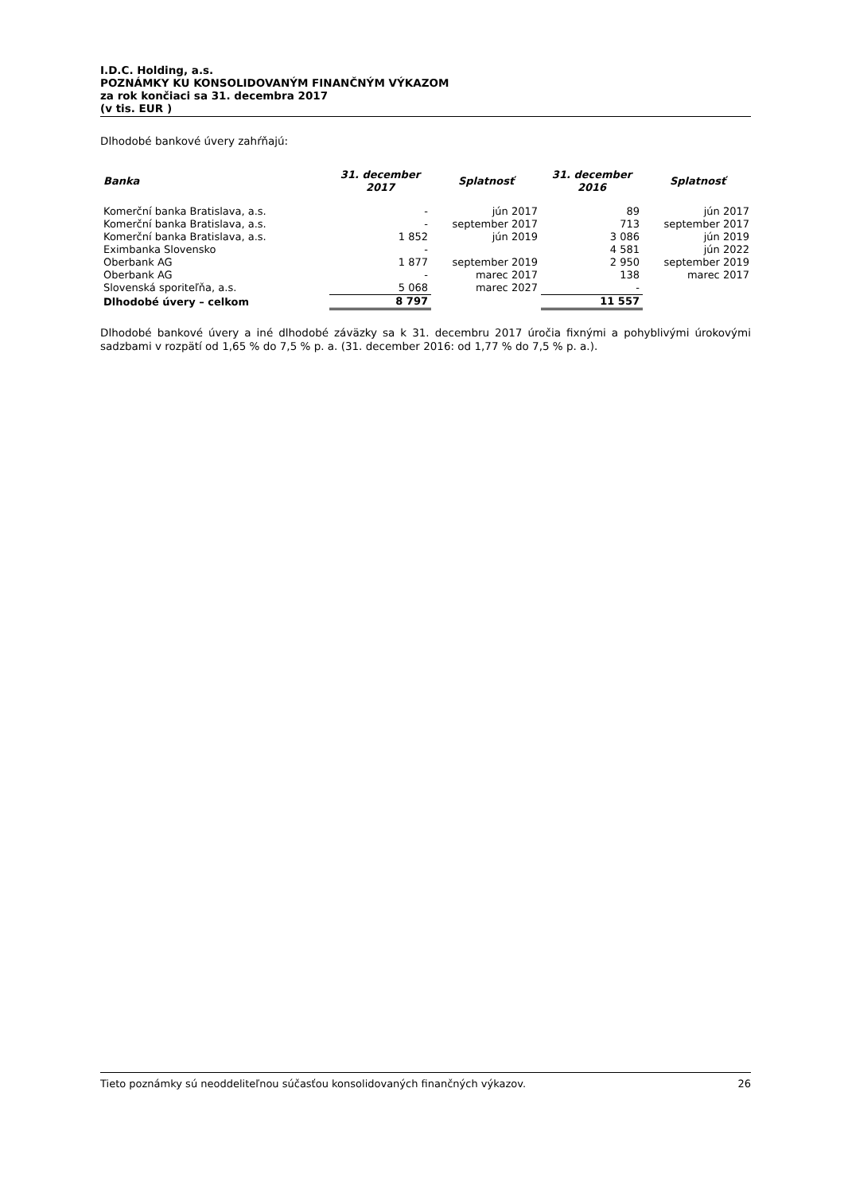I.D.C. Holding, a.s.
POZNÁMKY KU KONSOLIDOVANÝM FINANČNÝM VÝKAZOM
za rok končiaci sa 31. decembra 2017
(v tis. EUR )
Dlhodobé bankové úvery zahŕňajú:
| Banka | 31. december 2017 | Splatnosť | 31. december 2016 | Splatnosť |
| --- | --- | --- | --- | --- |
| Komerční banka Bratislava, a.s. | - | jún 2017 | 89 | jún 2017 |
| Komerční banka Bratislava, a.s. | - | september 2017 | 713 | september 2017 |
| Komerční banka Bratislava, a.s. | 1 852 | jún 2019 | 3 086 | jún 2019 |
| Eximbanka Slovensko | - | | 4 581 | jún 2022 |
| Oberbank AG | 1 877 | september 2019 | 2 950 | september 2019 |
| Oberbank AG | - | marec 2017 | 138 | marec 2017 |
| Slovenská sporiteľňa, a.s. | 5 068 | marec 2027 | - | |
| Dlhodobé úvery – celkom | 8 797 | | 11 557 | |
Dlhodobé bankové úvery a iné dlhodobé záväzky sa k 31. decembru 2017 úročia fixnými a pohyblivými úrokovými sadzbami v rozpätí od 1,65 % do 7,5 % p. a. (31. december 2016: od 1,77 % do 7,5 % p. a.).
Tieto poznámky sú neoddeliteľnou súčasťou konsolidovaných finančných výkazov. 26